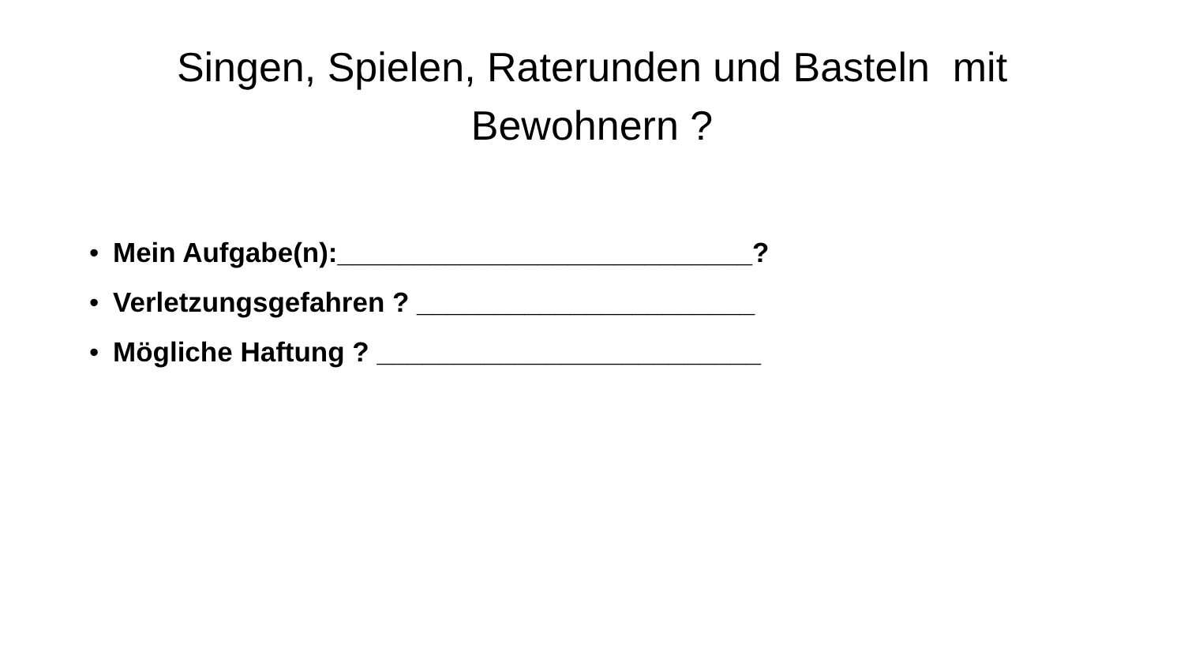Singen, Spielen, Raterunden und Basteln mit Bewohnern ?
• Mein Aufgabe(n):___________________________?
• Verletzungsgefahren ? ______________________
• Mögliche Haftung ? _________________________